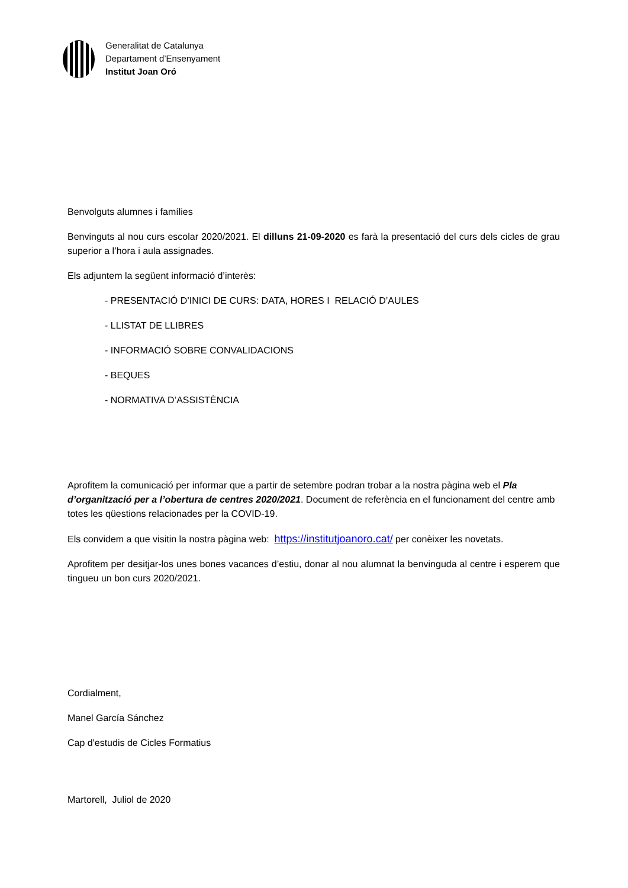Generalitat de Catalunya
Departament d’Ensenyament
Institut Joan Oró
Benvolguts alumnes i famílies
Benvinguts al nou curs escolar 2020/2021. El dilluns 21-09-2020 es farà la presentació del curs dels cicles de grau superior a l’hora i aula assignades.
Els adjuntem la següent informació d’interès:
- PRESENTACIÓ D’INICI DE CURS: DATA, HORES I RELACIÓ D’AULES
- LLISTAT DE LLIBRES
- INFORMACIÓ SOBRE CONVALIDACIONS
- BEQUES
- NORMATIVA D’ASSISTÈNCIA
Aprofitem la comunicació per informar que a partir de setembre podran trobar a la nostra pàgina web el Pla d’organització per a l’obertura de centres 2020/2021. Document de referència en el funcionament del centre amb totes les qüestions relacionades per la COVID-19.
Els convidem a que visitin la nostra pàgina web: https://institutjoanoro.cat/ per conèixer les novetats.
Aprofitem per desitjar-los unes bones vacances d’estiu, donar al nou alumnat la benvinguda al centre i esperem que tingueu un bon curs 2020/2021.
Cordialment,
Manel García Sánchez
Cap d'estudis de Cicles Formatius
Martorell, Juliol de 2020